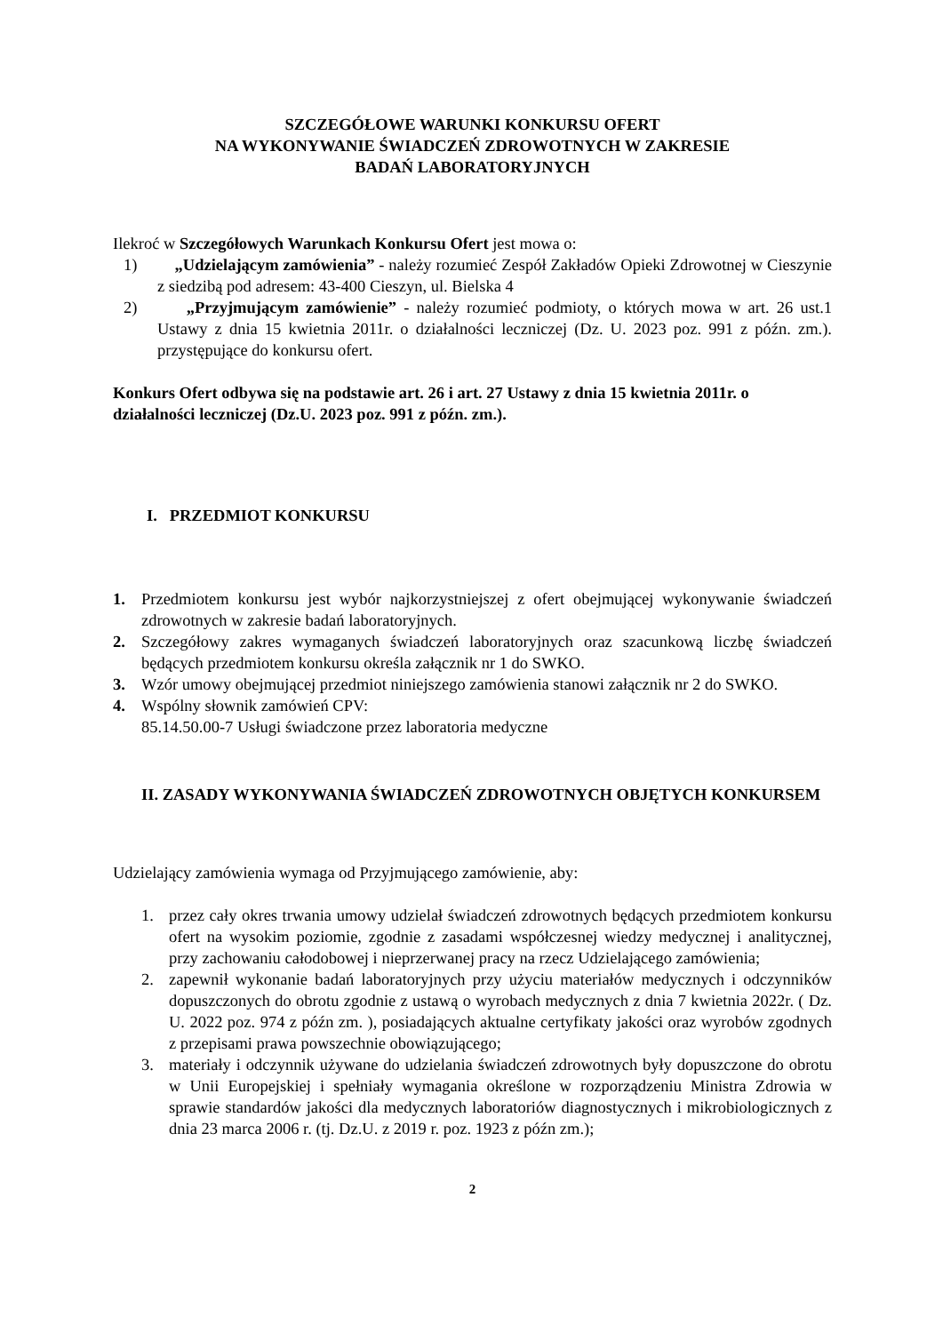SZCZEGÓŁOWE WARUNKI KONKURSU OFERT
NA WYKONYWANIE ŚWIADCZEŃ ZDROWOTNYCH W ZAKRESIE
BADAŃ LABORATORYJNYCH
Ilekroć w Szczegółowych Warunkach Konkursu Ofert jest mowa o:
1) „Udzielającym zamówienia” - należy rozumieć Zespół Zakładów Opieki Zdrowotnej w Cieszynie z siedzibą pod adresem: 43-400 Cieszyn, ul. Bielska 4
2) „Przyjmującym zamówienie” - należy rozumieć podmioty, o których mowa w art. 26 ust.1 Ustawy z dnia 15 kwietnia 2011r. o działalności leczniczej (Dz. U. 2023 poz. 991 z późn. zm.). przystępujące do konkursu ofert.
Konkurs Ofert odbywa się na podstawie art. 26 i art. 27 Ustawy z dnia 15 kwietnia 2011r. o działalności leczniczej (Dz.U. 2023 poz. 991 z późn. zm.).
I. PRZEDMIOT KONKURSU
1. Przedmiotem konkursu jest wybór najkorzystniejszej z ofert obejmującej wykonywanie świadczeń zdrowotnych w zakresie badań laboratoryjnych.
2. Szczegółowy zakres wymaganych świadczeń laboratoryjnych oraz szacunkową liczbę świadczeń będących przedmiotem konkursu określa załącznik nr 1 do SWKO.
3. Wzór umowy obejmującej przedmiot niniejszego zamówienia stanowi załącznik nr 2 do SWKO.
4. Wspólny słownik zamówień CPV:
85.14.50.00-7 Usługi świadczone przez laboratoria medyczne
II. ZASADY WYKONYWANIA ŚWIADCZEŃ ZDROWOTNYCH OBJĘTYCH KONKURSEM
Udzielający zamówienia wymaga od Przyjmującego zamówienie, aby:
1. przez cały okres trwania umowy udzielał świadczeń zdrowotnych będących przedmiotem konkursu ofert na wysokim poziomie, zgodnie z zasadami współczesnej wiedzy medycznej i analitycznej, przy zachowaniu całodobowej i nieprzerwanej pracy na rzecz Udzielającego zamówienia;
2. zapewnił wykonanie badań laboratoryjnych przy użyciu materiałów medycznych i odczynników dopuszczonych do obrotu zgodnie z ustawą o wyrobach medycznych z dnia 7 kwietnia 2022r. ( Dz. U. 2022 poz. 974 z późn zm. ), posiadających aktualne certyfikaty jakości oraz wyrobów zgodnych z przepisami prawa powszechnie obowiązującego;
3. materiały i odczynnik używane do udzielania świadczeń zdrowotnych były dopuszczone do obrotu w Unii Europejskiej i spełniały wymagania określone w rozporządzeniu Ministra Zdrowia w sprawie standardów jakości dla medycznych laboratoriów diagnostycznych i mikrobiologicznych z dnia 23 marca 2006 r. (tj. Dz.U. z 2019 r. poz. 1923 z późn zm.);
2